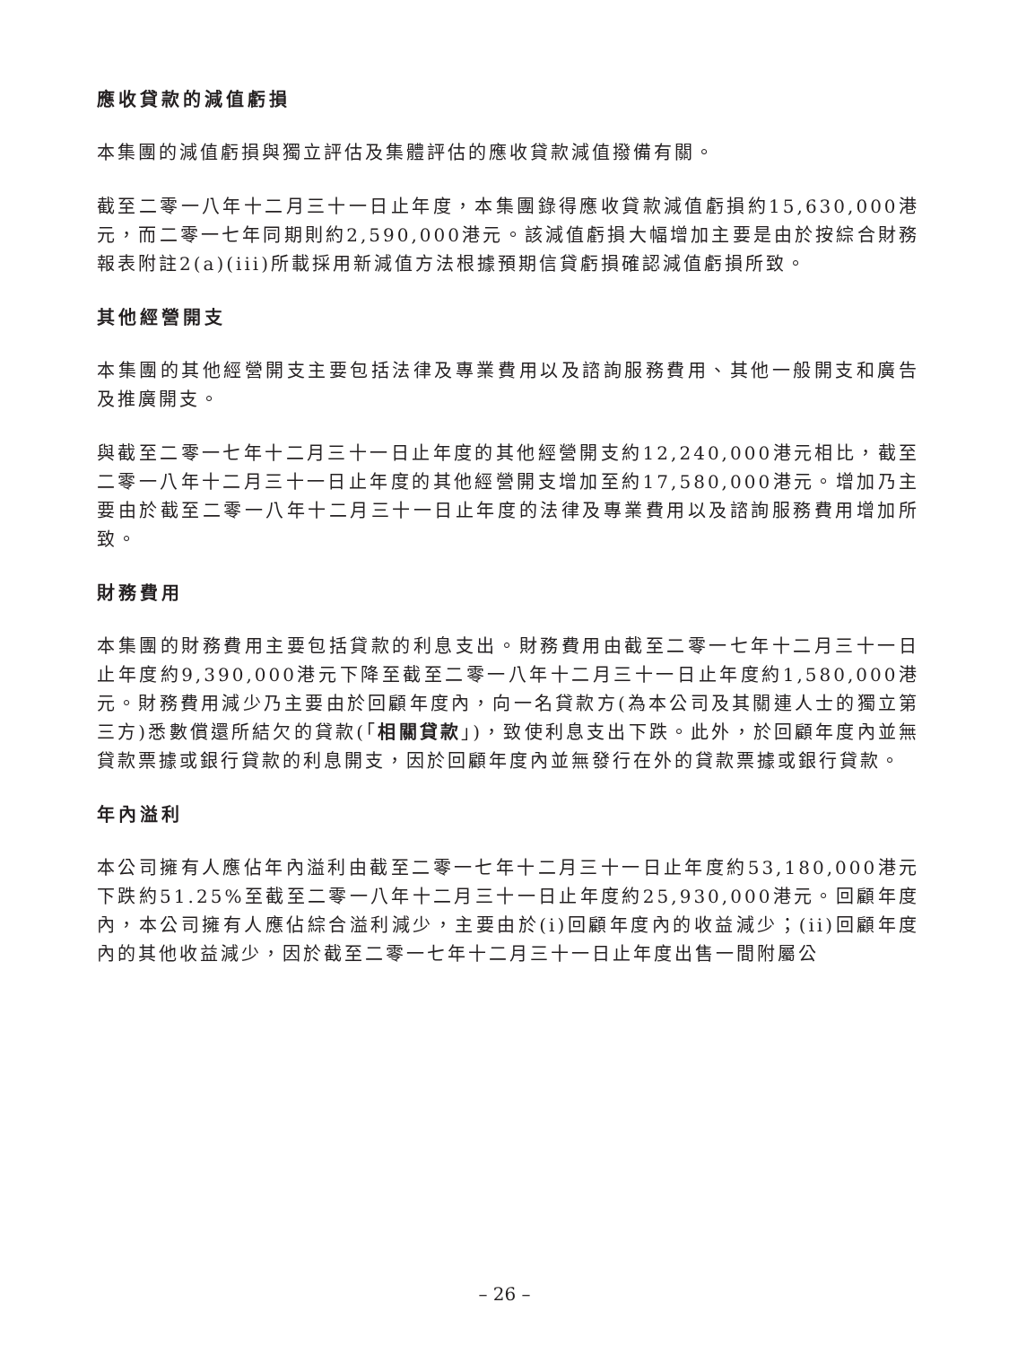應收貸款的減值虧損
本集團的減值虧損與獨立評估及集體評估的應收貸款減值撥備有關。
截至二零一八年十二月三十一日止年度，本集團錄得應收貸款減值虧損約15,630,000港元，而二零一七年同期則約2,590,000港元。該減值虧損大幅增加主要是由於按綜合財務報表附註2(a)(iii)所載採用新減值方法根據預期信貸虧損確認減值虧損所致。
其他經營開支
本集團的其他經營開支主要包括法律及專業費用以及諮詢服務費用、其他一般開支和廣告及推廣開支。
與截至二零一七年十二月三十一日止年度的其他經營開支約12,240,000港元相比，截至二零一八年十二月三十一日止年度的其他經營開支增加至約17,580,000港元。增加乃主要由於截至二零一八年十二月三十一日止年度的法律及專業費用以及諮詢服務費用增加所致。
財務費用
本集團的財務費用主要包括貸款的利息支出。財務費用由截至二零一七年十二月三十一日止年度約9,390,000港元下降至截至二零一八年十二月三十一日止年度約1,580,000港元。財務費用減少乃主要由於回顧年度內，向一名貸款方(為本公司及其關連人士的獨立第三方)悉數償還所結欠的貸款(「相關貸款」)，致使利息支出下跌。此外，於回顧年度內並無貸款票據或銀行貸款的利息開支，因於回顧年度內並無發行在外的貸款票據或銀行貸款。
年內溢利
本公司擁有人應佔年內溢利由截至二零一七年十二月三十一日止年度約53,180,000港元下跌約51.25%至截至二零一八年十二月三十一日止年度約25,930,000港元。回顧年度內，本公司擁有人應佔綜合溢利減少，主要由於(i)回顧年度內的收益減少；(ii)回顧年度內的其他收益減少，因於截至二零一七年十二月三十一日止年度出售一間附屬公
– 26 –